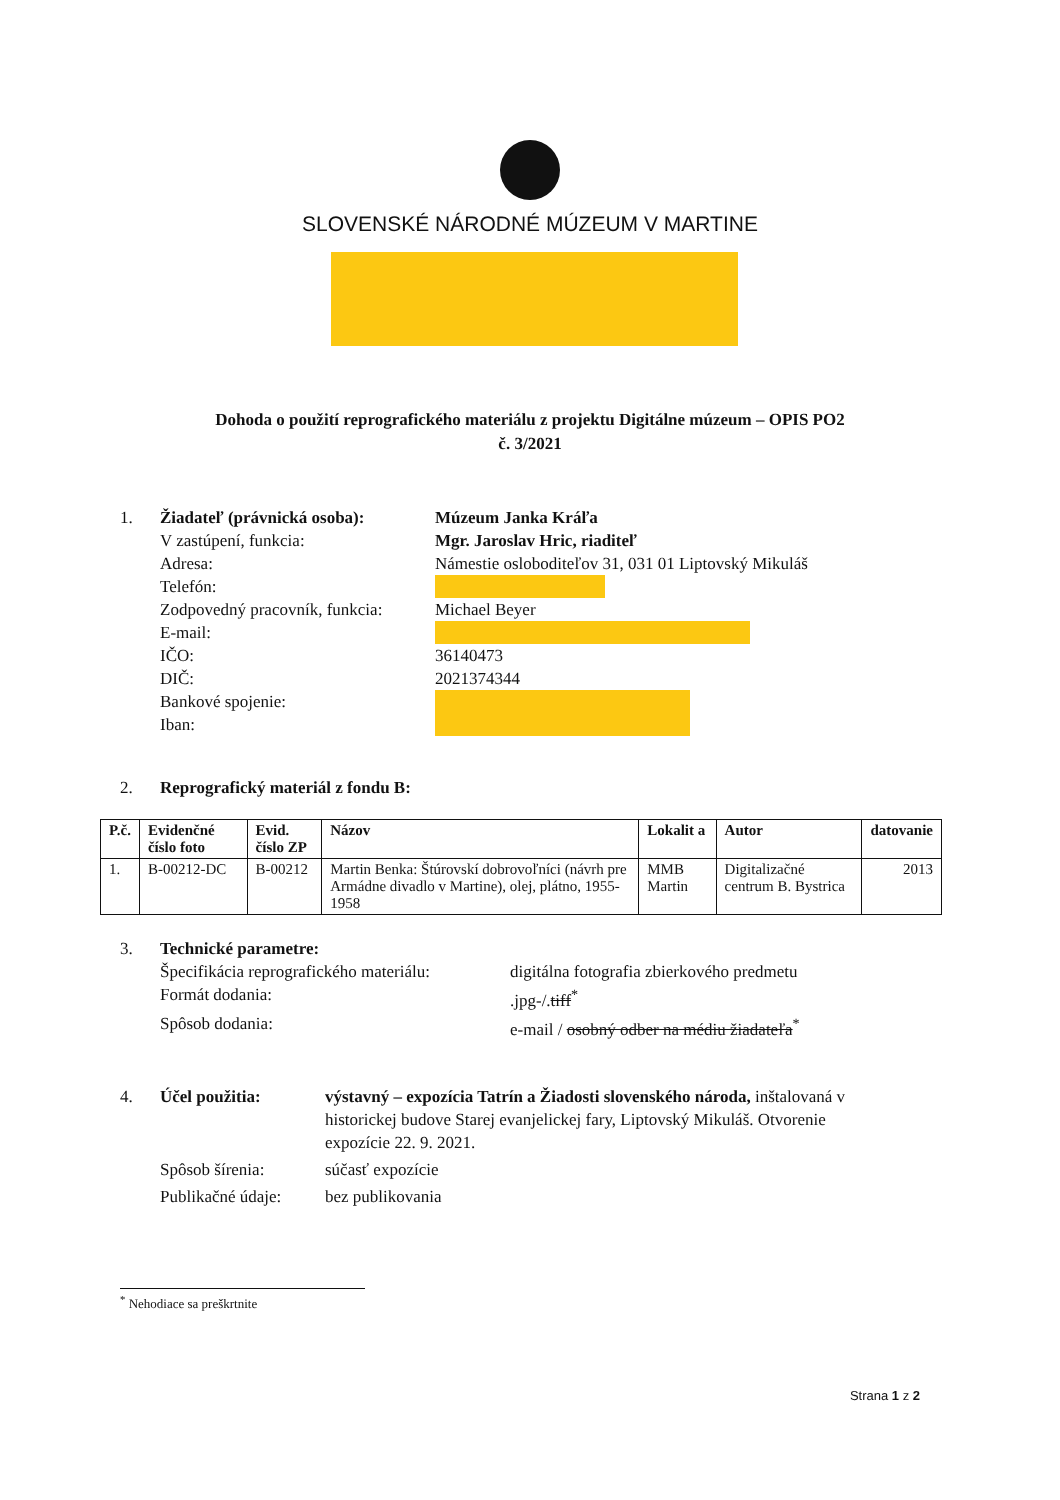SLOVENSKÉ NÁRODNÉ MÚZEUM V MARTINE
Dohoda o použití reprografického materiálu z projektu Digitálne múzeum – OPIS PO2
č. 3/2021
1. Žiadateľ (právnická osoba): Múzeum Janka Kráľa
V zastúpení, funkcia: Mgr. Jaroslav Hric, riaditeľ
Adresa: Námestie osloboditeľov 31, 031 01 Liptovský Mikuláš
Telefón:
Zodpovedný pracovník, funkcia: Michael Beyer
E-mail:
IČO: 36140473
DIČ: 2021374344
Bankové spojenie:
Iban:
2. Reprografický materiál z fondu B:
| P.č. | Evidenčné číslo foto | Evid. číslo ZP | Názov | Lokalit a | Autor | datovanie |
| --- | --- | --- | --- | --- | --- | --- |
| 1. | B-00212-DC | B-00212 | Martin Benka: Štúrovskí dobrovoľníci (návrh pre Armádne divadlo v Martine), olej, plátno, 1955-1958 | MMB Martin | Digitalizačné centrum B. Bystrica | 2013 |
3. Technické parametre:
Špecifikácia reprografického materiálu: digitálna fotografia zbierkového predmetu
Formát dodania:.jpg-/.tiff<sup>*</sup>
Spôsob dodania: e-mail / osobný odber na médiu žiadateľa<sup>*</sup>
4. Účel použitia: výstavný – expozícia Tatrín a Žiadosti slovenského národa, inštalovaná v historickej budove Starej evanjelickej fary, Liptovský Mikuláš. Otvorenie expozície 22. 9. 2021.
Spôsob šírenia: súčasť expozície
Publikačné údaje: bez publikovania
<sup>*</sup> Nehodiace sa preškrtnite
Strana 1 z 2